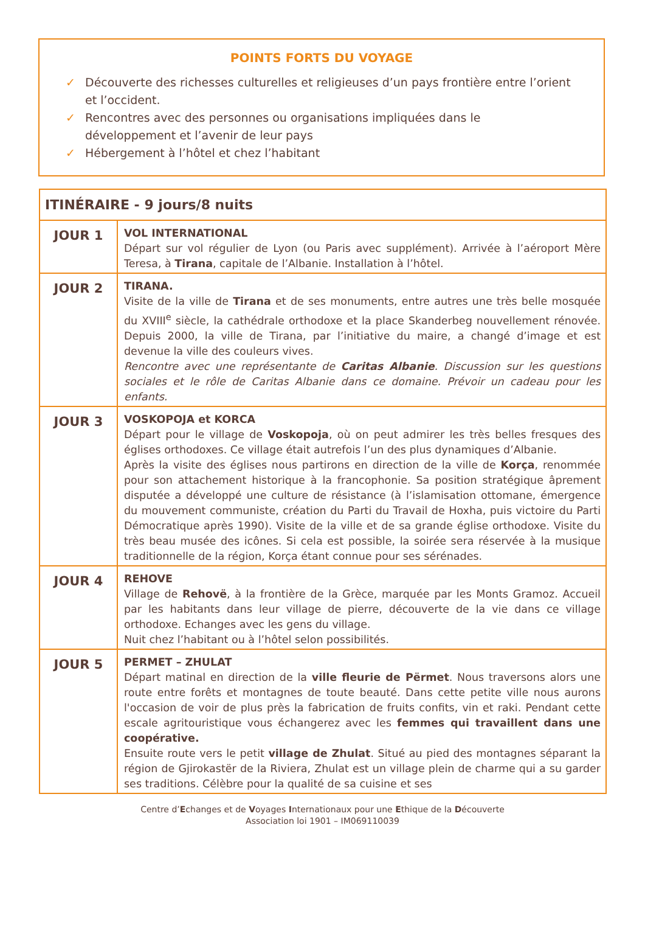POINTS FORTS DU VOYAGE
✓ Découverte des richesses culturelles et religieuses d’un pays frontière entre l’orient et l’occident.
✓ Rencontres avec des personnes ou organisations impliquées dans le développement et l’avenir de leur pays
✓ Hébergement à l’hôtel et chez l’habitant
| ITINÉRAIRE - 9 jours/8 nuits | |
| --- | --- |
| JOUR 1 | VOL INTERNATIONAL Départ sur vol régulier de Lyon (ou Paris avec supplément). Arrivée à l’aéroport Mère Teresa, à Tirana , capitale de l’Albanie. Installation à l’hôtel. |
| JOUR 2 | TIRANA. Visite de la ville de Tirana et de ses monuments, entre autres une très belle mosquée du XVIII<sup>e</sup> siècle, la cathédrale orthodoxe et la place Skanderbeg nouvellement rénovée. Depuis 2000, la ville de Tirana, par l’initiative du maire, a changé d’image et est devenue la ville des couleurs vives. Rencontre avec une représentante de Caritas Albanie . Discussion sur les questions sociales et le rôle de Caritas Albanie dans ce domaine. Prévoir un cadeau pour les enfants. |
| JOUR 3 | VOSKOPOJA et KORCA Départ pour le village de Voskopoja , où on peut admirer les très belles fresques des églises orthodoxes. Ce village était autrefois l’un des plus dynamiques d’Albanie. Après la visite des églises nous partirons en direction de la ville de Korça , renommée pour son attachement historique à la francophonie. Sa position stratégique âprement disputée a développé une culture de résistance (à l’islamisation ottomane, émergence du mouvement communiste, création du Parti du Travail de Hoxha, puis victoire du Parti Démocratique après 1990). Visite de la ville et de sa grande église orthodoxe. Visite du très beau musée des icônes. Si cela est possible, la soirée sera réservée à la musique traditionnelle de la région, Korça étant connue pour ses sérénades. |
| JOUR 4 | REHOVE Village de Rehovë , à la frontière de la Grèce, marquée par les Monts Gramoz. Accueil par les habitants dans leur village de pierre, découverte de la vie dans ce village orthodoxe. Echanges avec les gens du village. Nuit chez l’habitant ou à l’hôtel selon possibilités. |
| JOUR 5 | PERMET – ZHULAT Départ matinal en direction de la ville fleurie de Përmet . Nous traversons alors une route entre forêts et montagnes de toute beauté. Dans cette petite ville nous aurons l'occasion de voir de plus près la fabrication de fruits confits, vin et raki. Pendant cette escale agritouristique vous échangerez avec les femmes qui travaillent dans une coopérative. Ensuite route vers le petit village de Zhulat . Situé au pied des montagnes séparant la région de Gjirokastër de la Riviera, Zhulat est un village plein de charme qui a su garder ses traditions. Célèbre pour la qualité de sa cuisine et ses |
Centre d’Echanges et de Voyages Internationaux pour une Ethique de la Découverte
Association loi 1901 – IM069110039